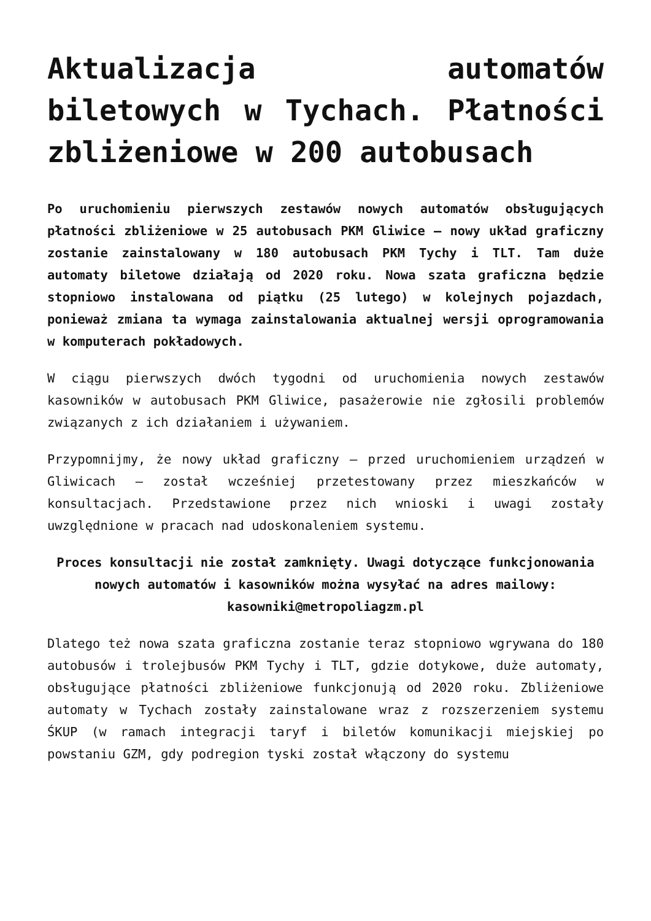Aktualizacja automatów biletowych w Tychach. Płatności zbliżeniowe w 200 autobusach
Po uruchomieniu pierwszych zestawów nowych automatów obsługujących płatności zbliżeniowe w 25 autobusach PKM Gliwice – nowy układ graficzny zostanie zainstalowany w 180 autobusach PKM Tychy i TLT. Tam duże automaty biletowe działają od 2020 roku. Nowa szata graficzna będzie stopniowo instalowana od piątku (25 lutego) w kolejnych pojazdach, ponieważ zmiana ta wymaga zainstalowania aktualnej wersji oprogramowania w komputerach pokładowych.
W ciągu pierwszych dwóch tygodni od uruchomienia nowych zestawów kasowników w autobusach PKM Gliwice, pasażerowie nie zgłosili problemów związanych z ich działaniem i używaniem.
Przypomnijmy, że nowy układ graficzny – przed uruchomieniem urządzeń w Gliwicach – został wcześniej przetestowany przez mieszkańców w konsultacjach. Przedstawione przez nich wnioski i uwagi zostały uwzględnione w pracach nad udoskonaleniem systemu.
Proces konsultacji nie został zamknięty. Uwagi dotyczące funkcjonowania nowych automatów i kasowników można wysyłać na adres mailowy: kasowniki@metropoliagzm.pl
Dlatego też nowa szata graficzna zostanie teraz stopniowo wgrywana do 180 autobusów i trolejbusów PKM Tychy i TLT, gdzie dotykowe, duże automaty, obsługujące płatności zbliżeniowe funkcjonują od 2020 roku. Zbliżeniowe automaty w Tychach zostały zainstalowane wraz z rozszerzeniem systemu ŚKUP (w ramach integracji taryf i biletów komunikacji miejskiej po powstaniu GZM, gdy podregion tyski został włączony do systemu